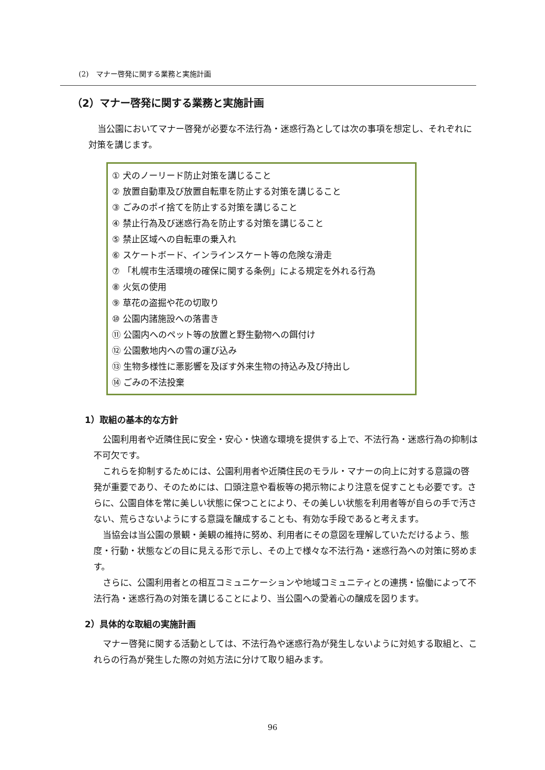(2)　マナー啓発に関する業務と実施計画
（2）マナー啓発に関する業務と実施計画
当公園においてマナー啓発が必要な不法行為・迷惑行為としては次の事項を想定し、それぞれに対策を講じます。
① 犬のノーリード防止対策を講じること
② 放置自動車及び放置自転車を防止する対策を講じること
③ ごみのポイ捨てを防止する対策を講じること
④ 禁止行為及び迷惑行為を防止する対策を講じること
⑤ 禁止区域への自転車の乗入れ
⑥ スケートボード、インラインスケート等の危険な滑走
⑦ 「札幌市生活環境の確保に関する条例」による規定を外れる行為
⑧ 火気の使用
⑨ 草花の盗掘や花の切取り
⑩ 公園内諸施設への落書き
⑪ 公園内へのペット等の放置と野生動物への餌付け
⑫ 公園敷地内への雪の運び込み
⑬ 生物多様性に悪影響を及ぼす外来生物の持込み及び持出し
⑭ ごみの不法投棄
1）取組の基本的な方針
公園利用者や近隣住民に安全・安心・快適な環境を提供する上で、不法行為・迷惑行為の抑制は不可欠です。
これらを抑制するためには、公園利用者や近隣住民のモラル・マナーの向上に対する意識の啓発が重要であり、そのためには、口頭注意や看板等の掲示物により注意を促すことも必要です。さらに、公園自体を常に美しい状態に保つことにより、その美しい状態を利用者等が自らの手で汚さない、荒らさないようにする意識を醸成することも、有効な手段であると考えます。
当協会は当公園の景観・美観の維持に努め、利用者にその意図を理解していただけるよう、態度・行動・状態などの目に見える形で示し、その上で様々な不法行為・迷惑行為への対策に努めます。
さらに、公園利用者との相互コミュニケーションや地域コミュニティとの連携・協働によって不法行為・迷惑行為の対策を講じることにより、当公園への愛着心の醸成を図ります。
2）具体的な取組の実施計画
マナー啓発に関する活動としては、不法行為や迷惑行為が発生しないように対処する取組と、これらの行為が発生した際の対処方法に分けて取り組みます。
96